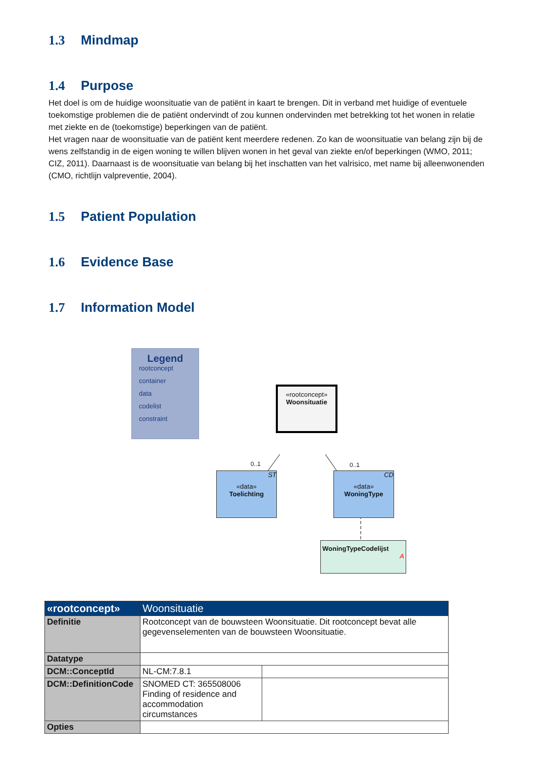1.3 Mindmap
1.4 Purpose
Het doel is om de huidige woonsituatie van de patiënt in kaart te brengen. Dit in verband met huidige of eventuele toekomstige problemen die de patiënt ondervindt of zou kunnen ondervinden met betrekking tot het wonen in relatie met ziekte en de (toekomstige) beperkingen van de patiënt.
Het vragen naar de woonsituatie van de patiënt kent meerdere redenen. Zo kan de woonsituatie van belang zijn bij de wens zelfstandig in de eigen woning te willen blijven wonen in het geval van ziekte en/of beperkingen (WMO, 2011; CIZ, 2011). Daarnaast is de woonsituatie van belang bij het inschatten van het valrisico, met name bij alleenwonenden (CMO, richtlijn valpreventie, 2004).
1.5 Patient Population
1.6 Evidence Base
1.7 Information Model
Legend
rootconcept
container
data
codelist
constraint
«rootconcept»
Woonsituatie
0..1 0..1
ST
«data»
Toelichting
CD
«data»
WoningType
WoningTypeCodelijst
A
| «rootconcept» | Woonsituatie | |
| --- | --- | --- |
| Definitie | Rootconcept van de bouwsteen Woonsituatie. Dit rootconcept bevat alle gegevenselementen van de bouwsteen Woonsituatie. | |
| Datatype | | |
| DCM::ConceptId | NL-CM:7.8.1 | |
| DCM::DefinitionCode | SNOMED CT: 365508006 Finding of residence and accommodation circumstances | |
| Opties | | |